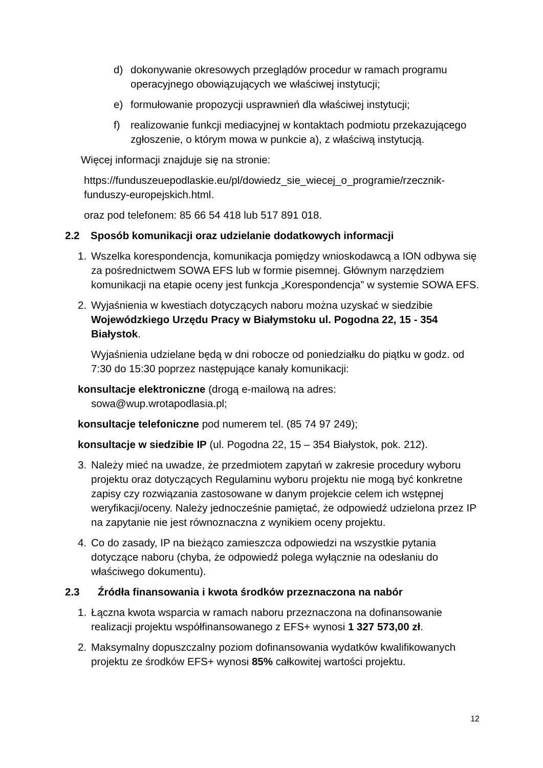d) dokonywanie okresowych przeglądów procedur w ramach programu operacyjnego obowiązujących we właściwej instytucji;
e) formułowanie propozycji usprawnień dla właściwej instytucji;
f) realizowanie funkcji mediacyjnej w kontaktach podmiotu przekazującego zgłoszenie, o którym mowa w punkcie a), z właściwą instytucją.
Więcej informacji znajduje się na stronie:
https://funduszeuepodlaskie.eu/pl/dowiedz_sie_wiecej_o_programie/rzecznik-funduszy-europejskich.html.
oraz pod telefonem: 85 66 54 418 lub 517 891 018.
2.2 Sposób komunikacji oraz udzielanie dodatkowych informacji
1. Wszelka korespondencja, komunikacja pomiędzy wnioskodawcą a ION odbywa się za pośrednictwem SOWA EFS lub w formie pisemnej. Głównym narzędziem komunikacji na etapie oceny jest funkcja „Korespondencja” w systemie SOWA EFS.
2. Wyjaśnienia w kwestiach dotyczących naboru można uzyskać w siedzibie Wojewódzkiego Urzędu Pracy w Białymstoku ul. Pogodna 22, 15 - 354 Białystok.
Wyjaśnienia udzielane będą w dni robocze od poniedziałku do piątku w godz. od 7:30 do 15:30 poprzez następujące kanały komunikacji:
konsultacje elektroniczne (drogą e-mailową na adres:
sowa@wup.wrotapodlasia.pl;
konsultacje telefoniczne pod numerem tel. (85 74 97 249);
konsultacje w siedzibie IP (ul. Pogodna 22, 15 – 354 Białystok, pok. 212).
3. Należy mieć na uwadze, że przedmiotem zapytań w zakresie procedury wyboru projektu oraz dotyczących Regulaminu wyboru projektu nie mogą być konkretne zapisy czy rozwiązania zastosowane w danym projekcie celem ich wstępnej weryfikacji/oceny. Należy jednocześnie pamiętać, że odpowiedź udzielona przez IP na zapytanie nie jest równoznaczna z wynikiem oceny projektu.
4. Co do zasady, IP na bieżąco zamieszcza odpowiedzi na wszystkie pytania dotyczące naboru (chyba, że odpowiedź polega wyłącznie na odesłaniu do właściwego dokumentu).
2.3 Źródła finansowania i kwota środków przeznaczona na nabór
1. Łączna kwota wsparcia w ramach naboru przeznaczona na dofinansowanie realizacji projektu współfinansowanego z EFS+ wynosi 1 327 573,00 zł.
2. Maksymalny dopuszczalny poziom dofinansowania wydatków kwalifikowanych projektu ze środków EFS+ wynosi 85% całkowitej wartości projektu.
12